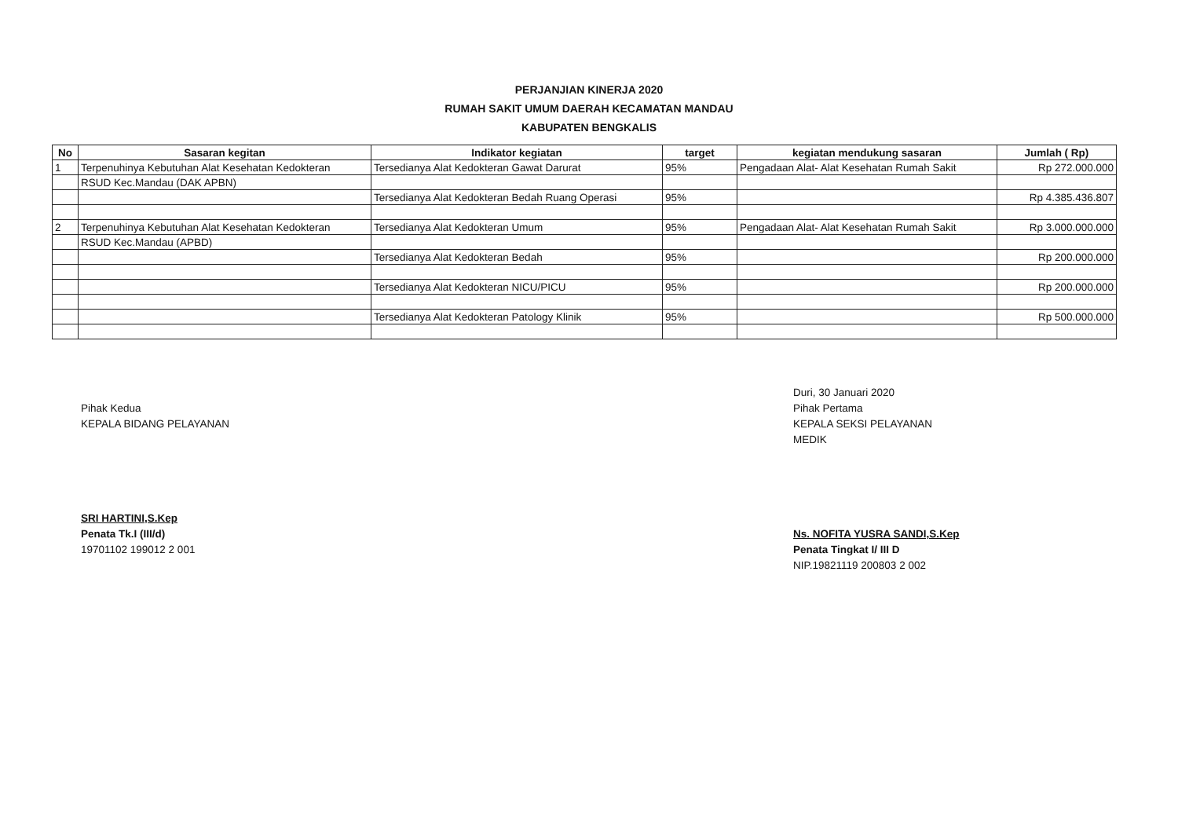PERJANJIAN KINERJA 2020
RUMAH SAKIT UMUM DAERAH KECAMATAN MANDAU
KABUPATEN BENGKALIS
| No | Sasaran kegitan | Indikator kegiatan | target | kegiatan mendukung sasaran | Jumlah ( Rp) |
| --- | --- | --- | --- | --- | --- |
| 1 | Terpenuhinya Kebutuhan Alat Kesehatan Kedokteran | Tersedianya Alat Kedokteran Gawat Darurat | 95% | Pengadaan Alat- Alat Kesehatan Rumah Sakit | Rp 272.000.000 |
| | RSUD Kec.Mandau (DAK APBN) | | | | |
| | | Tersedianya Alat Kedokteran Bedah Ruang Operasi | 95% | | Rp 4.385.436.807 |
| 2 | Terpenuhinya Kebutuhan Alat Kesehatan Kedokteran | Tersedianya Alat Kedokteran Umum | 95% | Pengadaan Alat- Alat Kesehatan Rumah Sakit | Rp 3.000.000.000 |
| | RSUD Kec.Mandau (APBD) | | | | |
| | | Tersedianya Alat Kedokteran Bedah | 95% | | Rp 200.000.000 |
| | | Tersedianya Alat Kedokteran NICU/PICU | 95% | | Rp 200.000.000 |
| | | Tersedianya Alat Kedokteran Patology Klinik | 95% | | Rp 500.000.000 |
Pihak Kedua
KEPALA BIDANG PELAYANAN
SRI HARTINI,S.Kep
Penata Tk.I (III/d)
19701102 199012 2 001
Duri, 30 Januari 2020
Pihak Pertama
KEPALA SEKSI PELAYANAN MEDIK
Ns. NOFITA YUSRA SANDI,S.Kep
Penata Tingkat I/ III D
NIP.19821119 200803 2 002